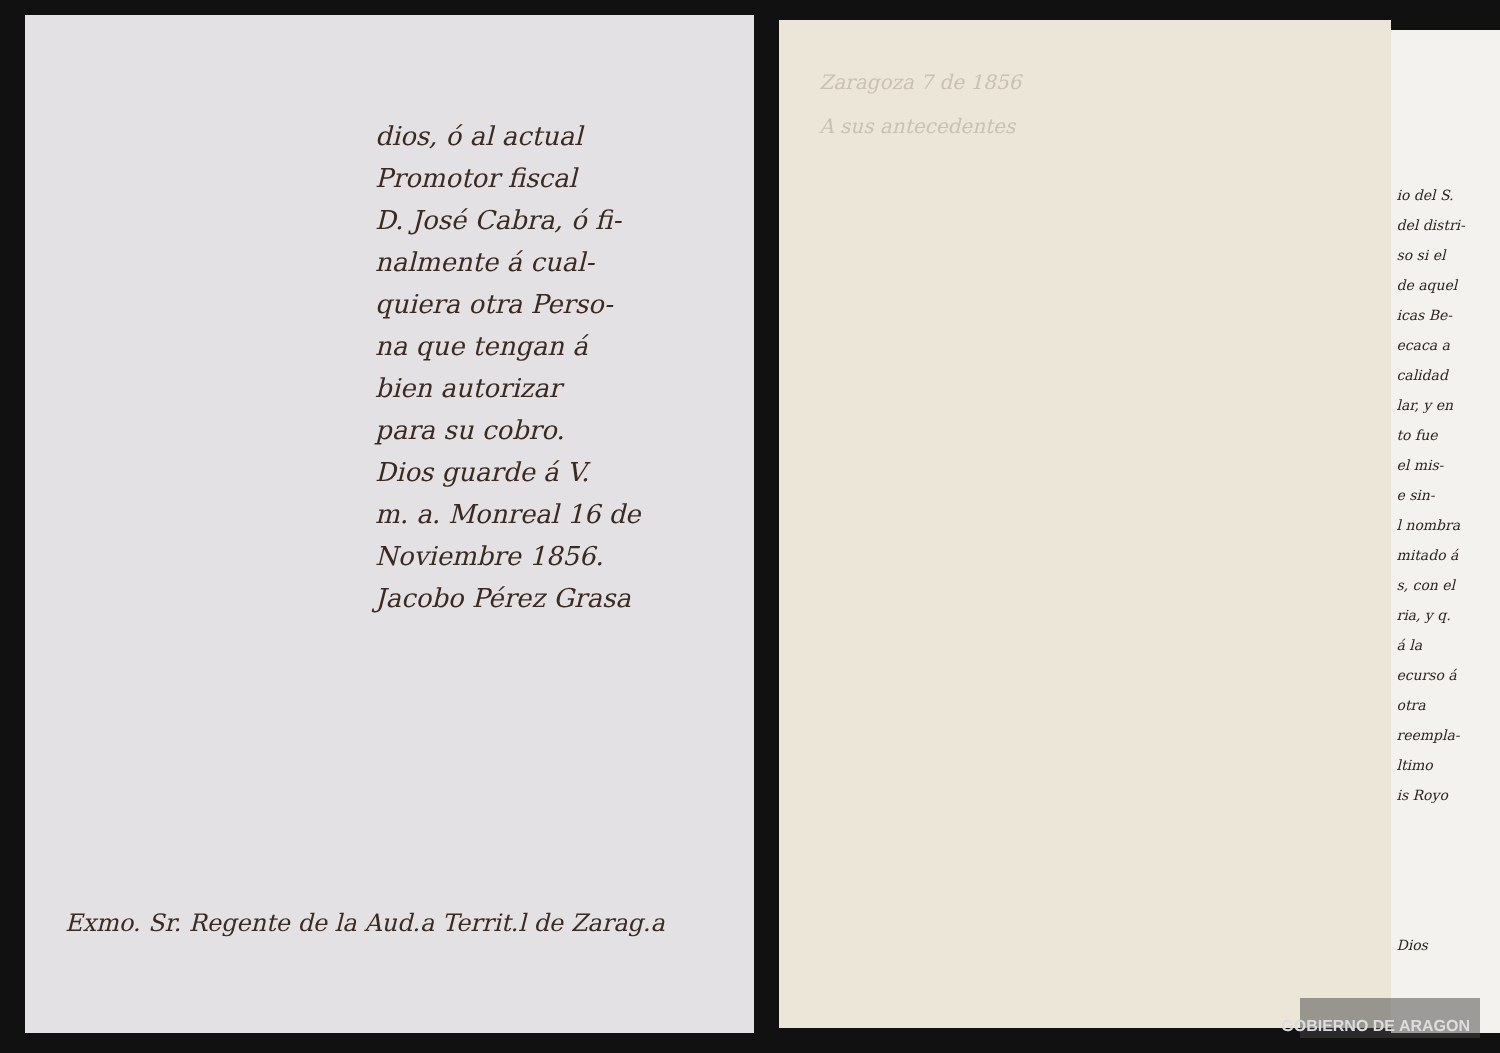dios, ó al actual
Promotor fiscal
D. José Cabra, ó fi-
nalmente á cual-
quiera otra Perso-
na que tengan á
bien autorizar
para su cobro.
Dios guarde á V.
m. a. Monreal 16 de
Noviembre 1856.
Jacobo Pérez Grasa
Exmo. Sr. Regente de la Aud.a Territ.l de Zarag.a
Zaragoza 7 de 1856
A sus antecedentes
io del S.
del distri-
so si el
de aquel
icas Be-
ecaca a
calidad
lar, y en
to fue
el mis-
e sin-
l nombra
mitado á
s, con el
ria, y q.
á la
ecurso á
otra
reempla-
ltimo
is Royo
Dios
GOBIERNO DE ARAGON